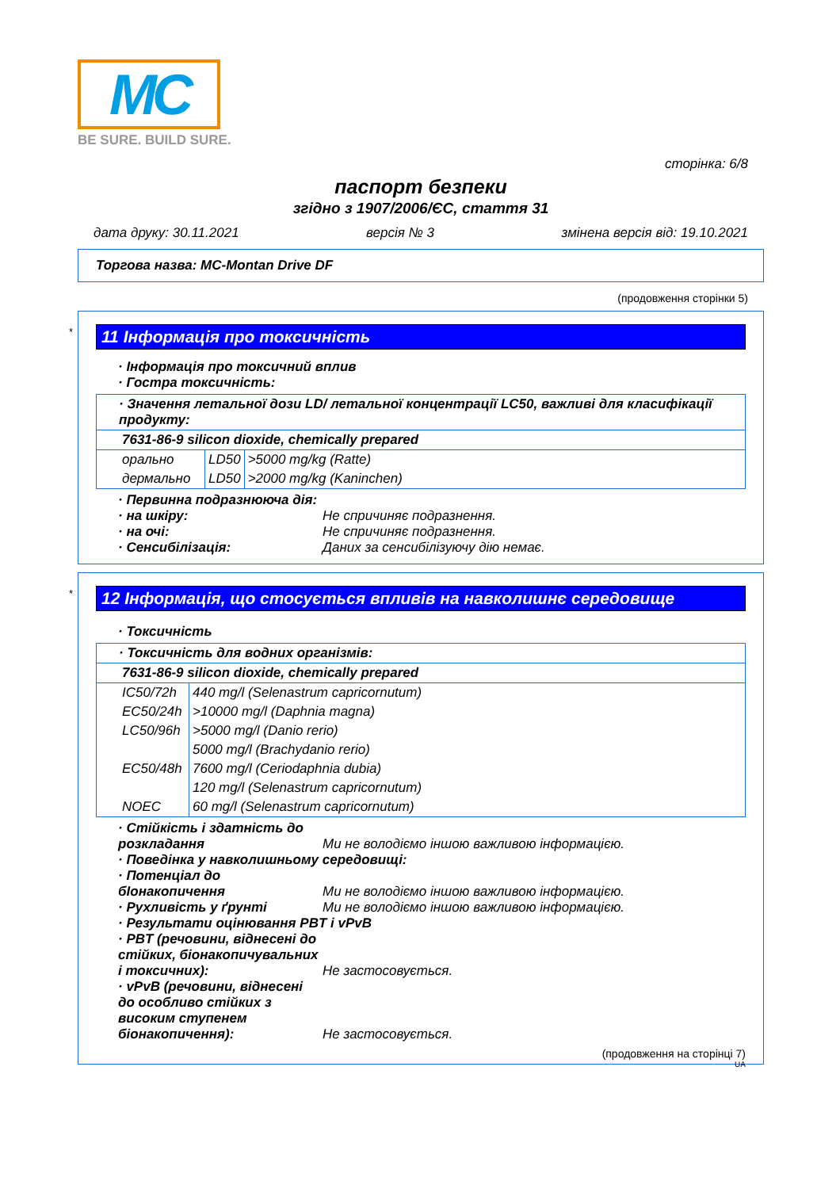MC
BE SURE. BUILD SURE.
сторінка: 6/8
паспорт безпеки
згідно з 1907/2006/ЄС, стаття 31
дата друку: 30.11.2021 версія № 3 змінена версія від: 19.10.2021
Торгова назва: MC-Montan Drive DF
(продовження сторінки 5)
*
11 Інформація про токсичність
· Інформація про токсичний вплив
· Гостра токсичність:
| · Значення летальної дози LD/ летальної концентрації LC50, важливі для класифікації продукту: | | |
| 7631-86-9 silicon dioxide, chemically prepared | | |
| орально | LD50 | >5000 mg/kg (Ratte) |
| дермально | LD50 | >2000 mg/kg (Kaninchen) |
· Первинна подразнююча дія:
· на шкіру: Не спричиняє подразнення.
· на очі: Не спричиняє подразнення.
· Сенсибілізація: Даних за сенсибілізуючу дію немає.
*
12 Інформація, що стосується впливів на навколишнє середовище
· Токсичність
| · Токсичність для водних організмів: | |
| 7631-86-9 silicon dioxide, chemically prepared | |
| IC50/72h | 440 mg/l (Selenastrum capricornutum) |
| EC50/24h | >10000 mg/l (Daphnia magna) |
| LC50/96h | >5000 mg/l (Danio rerio) |
| | 5000 mg/l (Brachydanio rerio) |
| EC50/48h | 7600 mg/l (Ceriodaphnia dubia) |
| | 120 mg/l (Selenastrum capricornutum) |
| NOEC | 60 mg/l (Selenastrum capricornutum) |
· Стійкість і здатність до розкладання Ми не володіємо іншою важливою інформацією.
· Поведінка у навколишньому середовищі:
· Потенціал до бІонакопичення Ми не володіємо іншою важливою інформацією.
· Рухливість у ґрунті Ми не володіємо іншою важливою інформацією.
· Результати оцінювання PBT і vPvB
· PBT (речовини, віднесені до стійких, біонакопичувальних і токсичних): Не застосовується.
· vPvB (речовини, віднесені до особливо стійких з високим ступенем біонакопичення): Не застосовується.
(продовження на сторінці 7)
UA